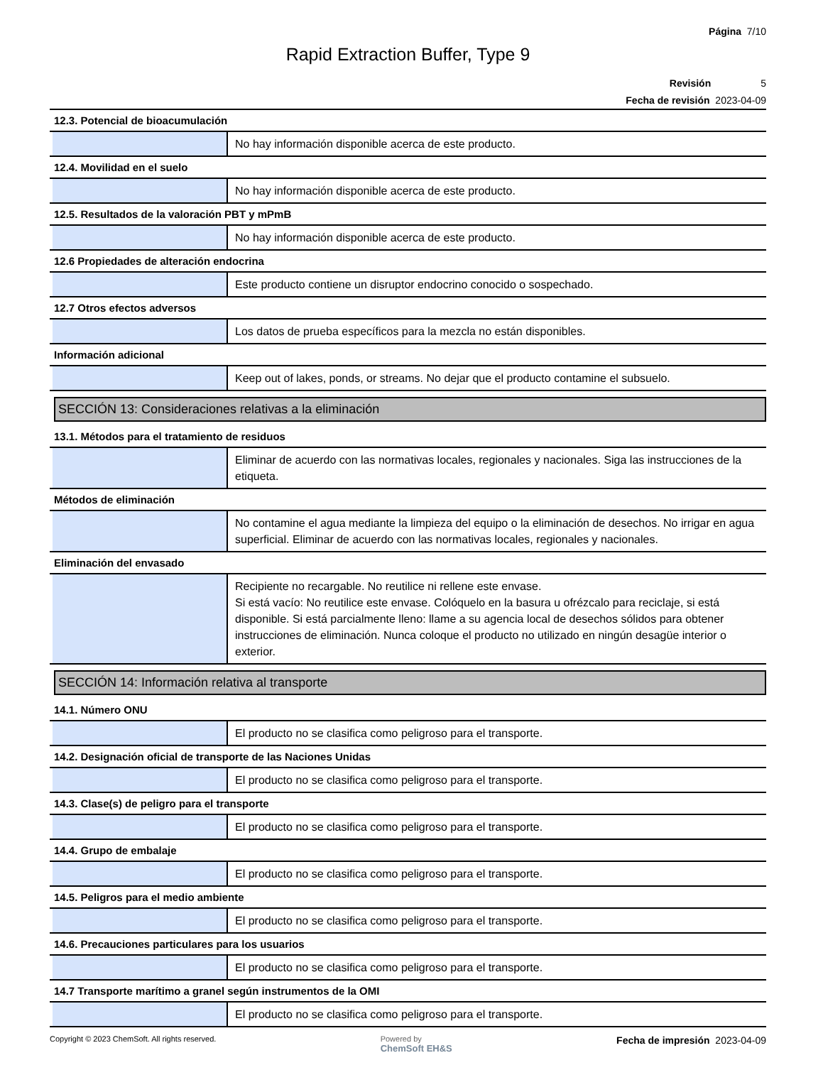Página 7/10
Rapid Extraction Buffer, Type 9
Revisión 5
Fecha de revisión 2023-04-09
12.3. Potencial de bioacumulación
No hay información disponible acerca de este producto.
12.4. Movilidad en el suelo
No hay información disponible acerca de este producto.
12.5. Resultados de la valoración PBT y mPmB
No hay información disponible acerca de este producto.
12.6 Propiedades de alteración endocrina
Este producto contiene un disruptor endocrino conocido o sospechado.
12.7 Otros efectos adversos
Los datos de prueba específicos para la mezcla no están disponibles.
Información adicional
Keep out of lakes, ponds, or streams. No dejar que el producto contamine el subsuelo.
SECCIÓN 13: Consideraciones relativas a la eliminación
13.1. Métodos para el tratamiento de residuos
Eliminar de acuerdo con las normativas locales, regionales y nacionales. Siga las instrucciones de la etiqueta.
Métodos de eliminación
No contamine el agua mediante la limpieza del equipo o la eliminación de desechos. No irrigar en agua superficial. Eliminar de acuerdo con las normativas locales, regionales y nacionales.
Eliminación del envasado
Recipiente no recargable. No reutilice ni rellene este envase.
Si está vacío: No reutilice este envase. Colóquelo en la basura u ofrézcalo para reciclaje, si está disponible. Si está parcialmente lleno: llame a su agencia local de desechos sólidos para obtener instrucciones de eliminación. Nunca coloque el producto no utilizado en ningún desagüe interior o exterior.
SECCIÓN 14: Información relativa al transporte
14.1. Número ONU
El producto no se clasifica como peligroso para el transporte.
14.2. Designación oficial de transporte de las Naciones Unidas
El producto no se clasifica como peligroso para el transporte.
14.3. Clase(s) de peligro para el transporte
El producto no se clasifica como peligroso para el transporte.
14.4. Grupo de embalaje
El producto no se clasifica como peligroso para el transporte.
14.5. Peligros para el medio ambiente
El producto no se clasifica como peligroso para el transporte.
14.6. Precauciones particulares para los usuarios
El producto no se clasifica como peligroso para el transporte.
14.7 Transporte marítimo a granel según instrumentos de la OMI
El producto no se clasifica como peligroso para el transporte.
Copyright © 2023 ChemSoft. All rights reserved.
Powered by
ChemSoft EH&S
Fecha de impresión 2023-04-09